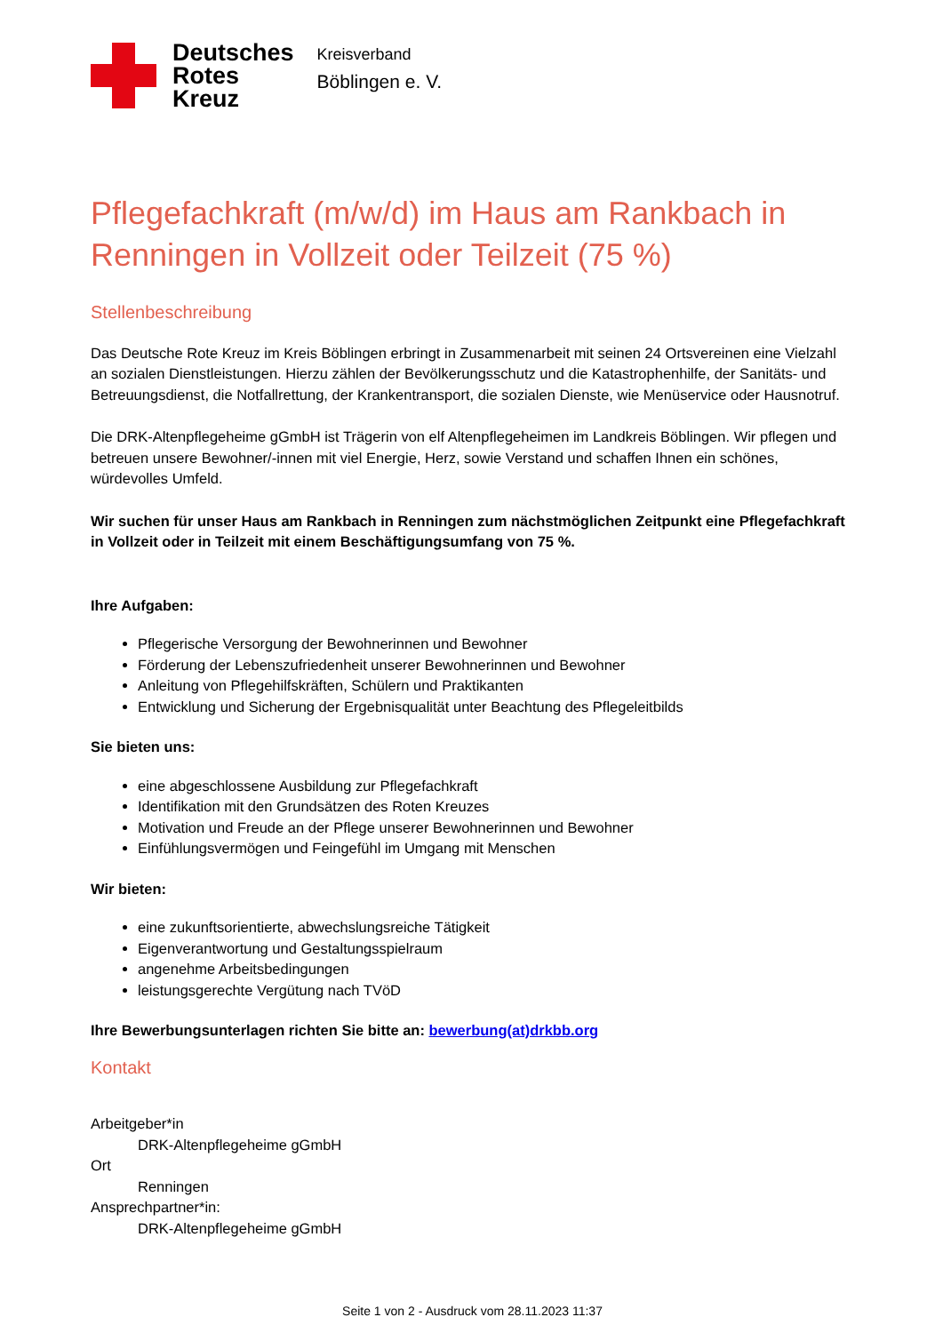Deutsches
Rotes
Kreuz
Kreisverband
Böblingen e. V.
Pflegefachkraft (m/w/d) im Haus am Rankbach in Renningen in Vollzeit oder Teilzeit (75 %)
Stellenbeschreibung
Das Deutsche Rote Kreuz im Kreis Böblingen erbringt in Zusammenarbeit mit seinen 24 Ortsvereinen eine Vielzahl an sozialen Dienstleistungen. Hierzu zählen der Bevölkerungsschutz und die Katastrophenhilfe, der Sanitäts- und Betreuungsdienst, die Notfallrettung, der Krankentransport, die sozialen Dienste, wie Menüservice oder Hausnotruf.
Die DRK-Altenpflegeheime gGmbH ist Trägerin von elf Altenpflegeheimen im Landkreis Böblingen. Wir pflegen und betreuen unsere Bewohner/-innen mit viel Energie, Herz, sowie Verstand und schaffen Ihnen ein schönes, würdevolles Umfeld.
Wir suchen für unser Haus am Rankbach in Renningen zum nächstmöglichen Zeitpunkt eine Pflegefachkraft in Vollzeit oder in Teilzeit mit einem Beschäftigungsumfang von 75 %.
Ihre Aufgaben:
Pflegerische Versorgung der Bewohnerinnen und Bewohner
Förderung der Lebenszufriedenheit unserer Bewohnerinnen und Bewohner
Anleitung von Pflegehilfskräften, Schülern und Praktikanten
Entwicklung und Sicherung der Ergebnisqualität unter Beachtung des Pflegeleitbilds
Sie bieten uns:
eine abgeschlossene Ausbildung zur Pflegefachkraft
Identifikation mit den Grundsätzen des Roten Kreuzes
Motivation und Freude an der Pflege unserer Bewohnerinnen und Bewohner
Einfühlungsvermögen und Feingefühl im Umgang mit Menschen
Wir bieten:
eine zukunftsorientierte, abwechslungsreiche Tätigkeit
Eigenverantwortung und Gestaltungsspielraum
angenehme Arbeitsbedingungen
leistungsgerechte Vergütung nach TVöD
Ihre Bewerbungsunterlagen richten Sie bitte an: bewerbung(at)drkbb.org
Kontakt
Arbeitgeber*in
DRK-Altenpflegeheime gGmbH
Ort
Renningen
Ansprechpartner*in:
DRK-Altenpflegeheime gGmbH
Seite 1 von 2 - Ausdruck vom 28.11.2023 11:37